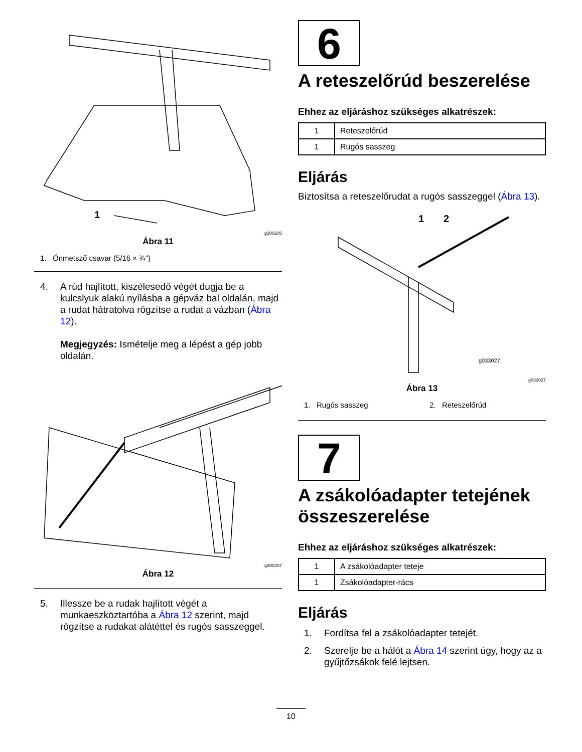1
g300206
Ábra 11
1. Önmetsző csavar (5/16 × ¾")
4. A rúd hajlított, kiszélesedő végét dugja be a kulcslyuk alakú nyílásba a gépváz bal oldalán, majd a rudat hátratolva rögzítse a rudat a vázban (Ábra 12).
Megjegyzés: Ismételje meg a lépést a gép jobb oldalán.
g300207
Ábra 12
5. Illessze be a rudak hajlított végét a munkaeszköztartóba a Ábra 12 szerint, majd rögzítse a rudakat alátéttel és rugós sasszeggel.
6
A reteszelőrúd beszerelése
Ehhez az eljáráshoz szükséges alkatrészek:
| 1 | Reteszelőrúd |
| 1 | Rugós sasszeg |
Eljárás
Biztosítsa a reteszelőrudat a rugós sasszeggel (Ábra 13).
1
2
g033027
g033027
Ábra 13
1. Rugós sasszeg 2. Reteszelőrúd
7
A zsákolóadapter tetejének összeszerelése
Ehhez az eljáráshoz szükséges alkatrészek:
| 1 | A zsákolóadapter teteje |
| 1 | Zsákolóadapter-rács |
Eljárás
1. Fordítsa fel a zsákolóadapter tetejét.
2. Szerelje be a hálót a Ábra 14 szerint úgy, hogy az a gyűjtőzsákok felé lejtsen.
10